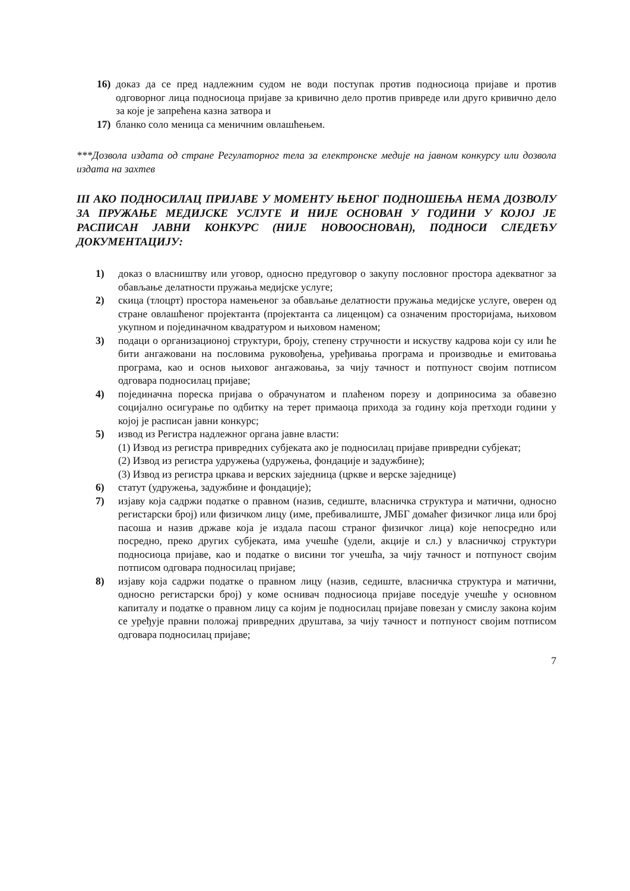16) доказ да се пред надлежним судом не води поступак против подносиоца пријаве и против одговорног лица подносиоца пријаве за кривично дело против привреде или друго кривично дело за које је запрећена казна затвора и
17) бланко соло меница са меничним овлашћењем.
***Дозвола издата од стране Регулаторног тела за електронске медије на јавном конкурсу или дозвола издата на захтев
III АКО ПОДНОСИЛАЦ ПРИЈАВЕ У МОМЕНТУ ЊЕНОГ ПОДНОШЕЊА НЕМА ДОЗВОЛУ ЗА ПРУЖАЊЕ МЕДИЈСКЕ УСЛУГЕ И НИЈЕ ОСНОВАН У ГОДИНИ У КОЈОЈ ЈЕ РАСПИСАН ЈАВНИ КОНКУРС (НИЈЕ НОВООСНОВАН), ПОДНОСИ СЛЕДЕЋУ ДОКУМЕНТАЦИЈУ:
1) доказ о власништву или уговор, односно предуговор о закупу пословног простора адекватног за обављање делатности пружања медијске услуге;
2) скица (тлоцрт) простора намењеног за обављање делатности пружања медијске услуге, оверен од стране овлашћеног пројектанта (пројектанта са лиценцом) са означеним просторијама, њиховом укупном и појединачном квадратуром и њиховом наменом;
3) подаци о организационој структури, броју, степену стручности и искуству кадрова који су или ће бити ангажовани на пословима руковођења, уређивања програма и производње и емитовања програма, као и основ њиховог ангажовања, за чију тачност и потпуност својим потписом одговара подносилац пријаве;
4) појединачна пореска пријава о обрачунатом и плаћеном порезу и доприносима за обавезно социјално осигурање по одбитку на терет примаоца прихода за годину која претходи години у којој је расписан јавни конкурс;
5) извод из Регистра надлежног органа јавне власти:
(1) Извод из регистра привредних субјеката ако је подносилац пријаве привредни субјекат;
(2) Извод из регистра удружења (удружења, фондације и задужбине);
(3) Извод из регистра цркава и верских заједница (цркве и верске заједнице)
6) статут (удружења, задужбине и фондације);
7) изјаву која садржи податке о правном (назив, седиште, власничка структура и матични, односно регистарски број) или физичком лицу (име, пребивалиште, ЈМБГ домаћег физичког лица или број пасоша и назив државе која је издала пасош страног физичког лица) које непосредно или посредно, преко других субјеката, има учешће (удели, акције и сл.) у власничкој структури подносиоца пријаве, као и податке о висини тог учешћа, за чију тачност и потпуност својим потписом одговара подносилац пријаве;
8) изјаву која садржи податке о правном лицу (назив, седиште, власничка структура и матични, односно регистарски број) у коме оснивач подносиоца пријаве поседује учешће у основном капиталу и податке о правном лицу са којим је подносилац пријаве повезан у смислу закона којим се уређује правни положај привредних друштава, за чију тачност и потпуност својим потписом одговара подносилац пријаве;
7